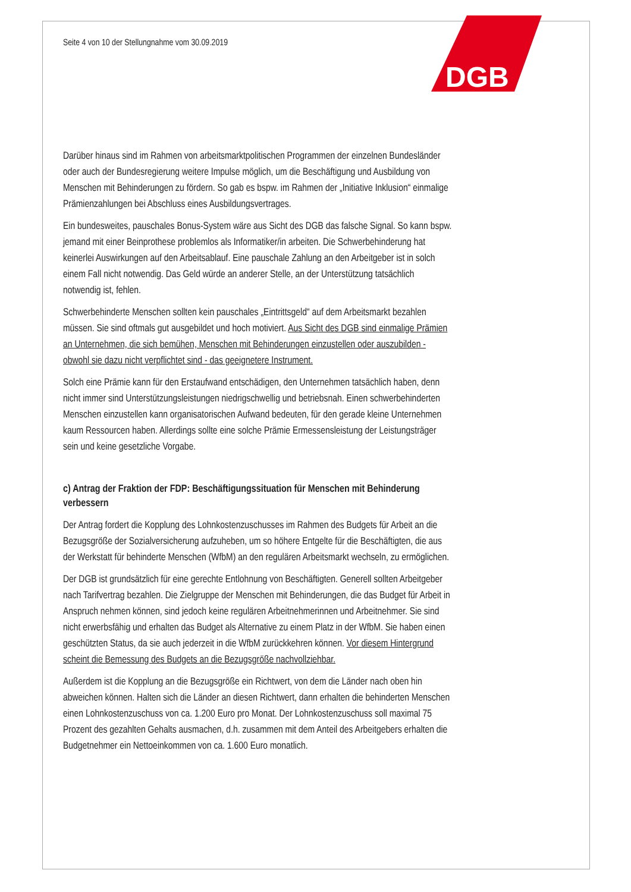DGB
Seite 4 von 10 der Stellungnahme vom 30.09.2019
Darüber hinaus sind im Rahmen von arbeitsmarktpolitischen Programmen der einzelnen Bundesländer oder auch der Bundesregierung weitere Impulse möglich, um die Beschäftigung und Ausbildung von Menschen mit Behinderungen zu fördern. So gab es bspw. im Rahmen der „Initiative Inklusion“ einmalige Prämienzahlungen bei Abschluss eines Ausbildungsvertrages.
Ein bundesweites, pauschales Bonus-System wäre aus Sicht des DGB das falsche Signal. So kann bspw. jemand mit einer Beinprothese problemlos als Informatiker/in arbeiten. Die Schwerbehinderung hat keinerlei Auswirkungen auf den Arbeitsablauf. Eine pauschale Zahlung an den Arbeitgeber ist in solch einem Fall nicht notwendig. Das Geld würde an anderer Stelle, an der Unterstützung tatsächlich notwendig ist, fehlen.
Schwerbehinderte Menschen sollten kein pauschales „Eintrittsgeld“ auf dem Arbeitsmarkt bezahlen müssen. Sie sind oftmals gut ausgebildet und hoch motiviert. Aus Sicht des DGB sind einmalige Prämien an Unternehmen, die sich bemühen, Menschen mit Behinderungen einzustellen oder auszubilden - obwohl sie dazu nicht verpflichtet sind - das geeignetere Instrument.
Solch eine Prämie kann für den Erstaufwand entschädigen, den Unternehmen tatsächlich haben, denn nicht immer sind Unterstützungsleistungen niedrigschwellig und betriebsnah. Einen schwerbehinderten Menschen einzustellen kann organisatorischen Aufwand bedeuten, für den gerade kleine Unternehmen kaum Ressourcen haben. Allerdings sollte eine solche Prämie Ermessensleistung der Leistungsträger sein und keine gesetzliche Vorgabe.
c) Antrag der Fraktion der FDP: Beschäftigungssituation für Menschen mit Behinderung verbessern
Der Antrag fordert die Kopplung des Lohnkostenzuschusses im Rahmen des Budgets für Arbeit an die Bezugsgröße der Sozialversicherung aufzuheben, um so höhere Entgelte für die Beschäftigten, die aus der Werkstatt für behinderte Menschen (WfbM) an den regulären Arbeitsmarkt wechseln, zu ermöglichen.
Der DGB ist grundsätzlich für eine gerechte Entlohnung von Beschäftigten. Generell sollten Arbeitgeber nach Tarifvertrag bezahlen. Die Zielgruppe der Menschen mit Behinderungen, die das Budget für Arbeit in Anspruch nehmen können, sind jedoch keine regulären Arbeitnehmerinnen und Arbeitnehmer. Sie sind nicht erwerbsfähig und erhalten das Budget als Alternative zu einem Platz in der WfbM. Sie haben einen geschützten Status, da sie auch jederzeit in die WfbM zurückkehren können. Vor diesem Hintergrund scheint die Bemessung des Budgets an die Bezugsgröße nachvollziehbar.
Außerdem ist die Kopplung an die Bezugsgröße ein Richtwert, von dem die Länder nach oben hin abweichen können. Halten sich die Länder an diesen Richtwert, dann erhalten die behinderten Menschen einen Lohnkostenzuschuss von ca. 1.200 Euro pro Monat. Der Lohnkostenzuschuss soll maximal 75 Prozent des gezahlten Gehalts ausmachen, d.h. zusammen mit dem Anteil des Arbeitgebers erhalten die Budgetnehmer ein Nettoeinkommen von ca. 1.600 Euro monatlich.